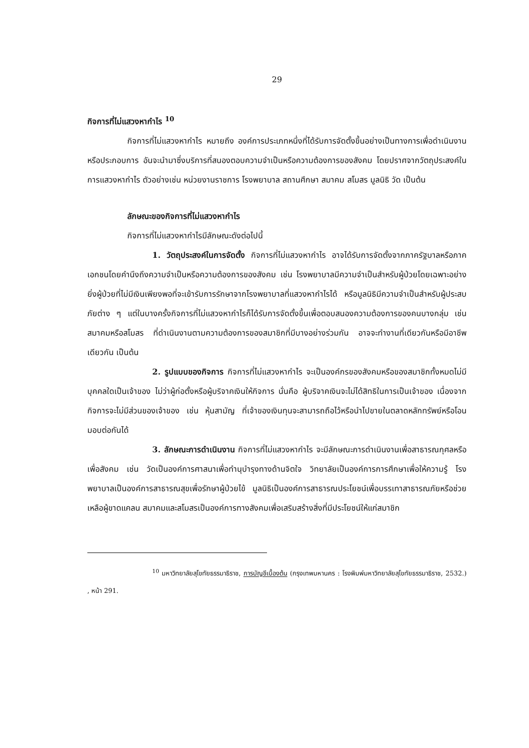29
กิจการที่ไม่แสวงหากำไร <sup>10</sup>
กิจการที่ไม่แสวงหากำไร หมายถึง องค์การประเภทหนึ่งที่ได้รับการจัดตั้งขึ้นอย่างเป็นทางการเพื่อดำเนินงานหรือประกอบการ อันจะนำมาซึ่งบริการที่สนองตอบความจำเป็นหรือความต้องการของสังคม โดยปราศจากวัตถุประสงค์ในการแสวงหากำไร ตัวอย่างเช่น หน่วยงานราชการ โรงพยาบาล สถานศึกษา สมาคม สโมสร มูลนิธิ วัด เป็นต้น
ลักษณะของกิจการที่ไม่แสวงหากำไร
กิจการที่ไม่แสวงหากำไรมีลักษณะดังต่อไปนี้
1. วัตถุประสงค์ในการจัดตั้ง กิจการที่ไม่แสวงหากำไร อาจได้รับการจัดตั้งจากภาครัฐบาลหรือภาคเอกชนโดยคำนึงถึงความจำเป็นหรือความต้องการของสังคม เช่น โรงพยาบาลมีความจำเป็นสำหรับผู้ป่วยโดยเฉพาะอย่างยิ่งผู้ป่วยที่ไม่มีเงินเพียงพอที่จะเข้ารับการรักษาจากโรงพยาบาลที่แสวงหากำไรได้ หรือมูลนิธิมีความจำเป็นสำหรับผู้ประสบภัยต่าง ๆ แต่ในบางครั้งกิจการที่ไม่แสวงหากำไรก็ได้รับการจัดตั้งขึ้นเพื่อตอบสนองความต้องการของคนบางกลุ่ม เช่น สมาคมหรือสโมสร ที่ดำเนินงานตามความต้องการของสมาชิกที่มีบางอย่างร่วมกัน อาจจะทำงานที่เดียวกันหรือมีอาชีพเดียวกัน เป็นต้น
2. รูปแบบของกิจการ กิจการที่ไม่แสวงหากำไร จะเป็นองค์กรของสังคมหรือของสมาชิกทั้งหมดไม่มีบุคคลใดเป็นเจ้าของ ไม่ว่าผู้ก่อตั้งหรือผู้บริจาคเงินให้กิจการ นั่นคือ ผู้บริจาคเงินจะไม่ได้สิทธิในการเป็นเจ้าของ เนื่องจากกิจการจะไม่มีส่วนของเจ้าของ เช่น หุ้นสามัญ ที่เจ้าของเงินทุนจะสามารถถือไว้หรือนำไปขายในตลาดหลักทรัพย์หรือโอนมอบต่อกันได้
3. ลักษณะการดำเนินงาน กิจการที่ไม่แสวงหากำไร จะมีลักษณะการดำเนินงานเพื่อสาธารณกุศลหรือเพื่อสังคม เช่น วัดเป็นองค์การศาสนาเพื่อทำนุบำรุงทางด้านจิตใจ วิทยาลัยเป็นองค์การการศึกษาเพื่อให้ความรู้ โรงพยาบาลเป็นองค์การสาธารณสุขเพื่อรักษาผู้ป่วยไข้ มูลนิธิเป็นองค์การสาธารณประโยชน์เพื่อบรรเทาสาธารณภัยหรือช่วยเหลือผู้ขาดแคลน สมาคมและสโมสรเป็นองค์การทางสังคมเพื่อเสริมสร้างสิ่งที่มีประโยชน์ให้แก่สมาชิก
<sup>10</sup> มหาวิทยาลัยสุโขทัยธรรมาธิราช, การบัญชีเบื้องต้น (กรุงเทพมหานคร : โรงพิมพ์มหาวิทยาลัยสุโขทัยธรรมาธิราช, 2532.) , หน้า 291.